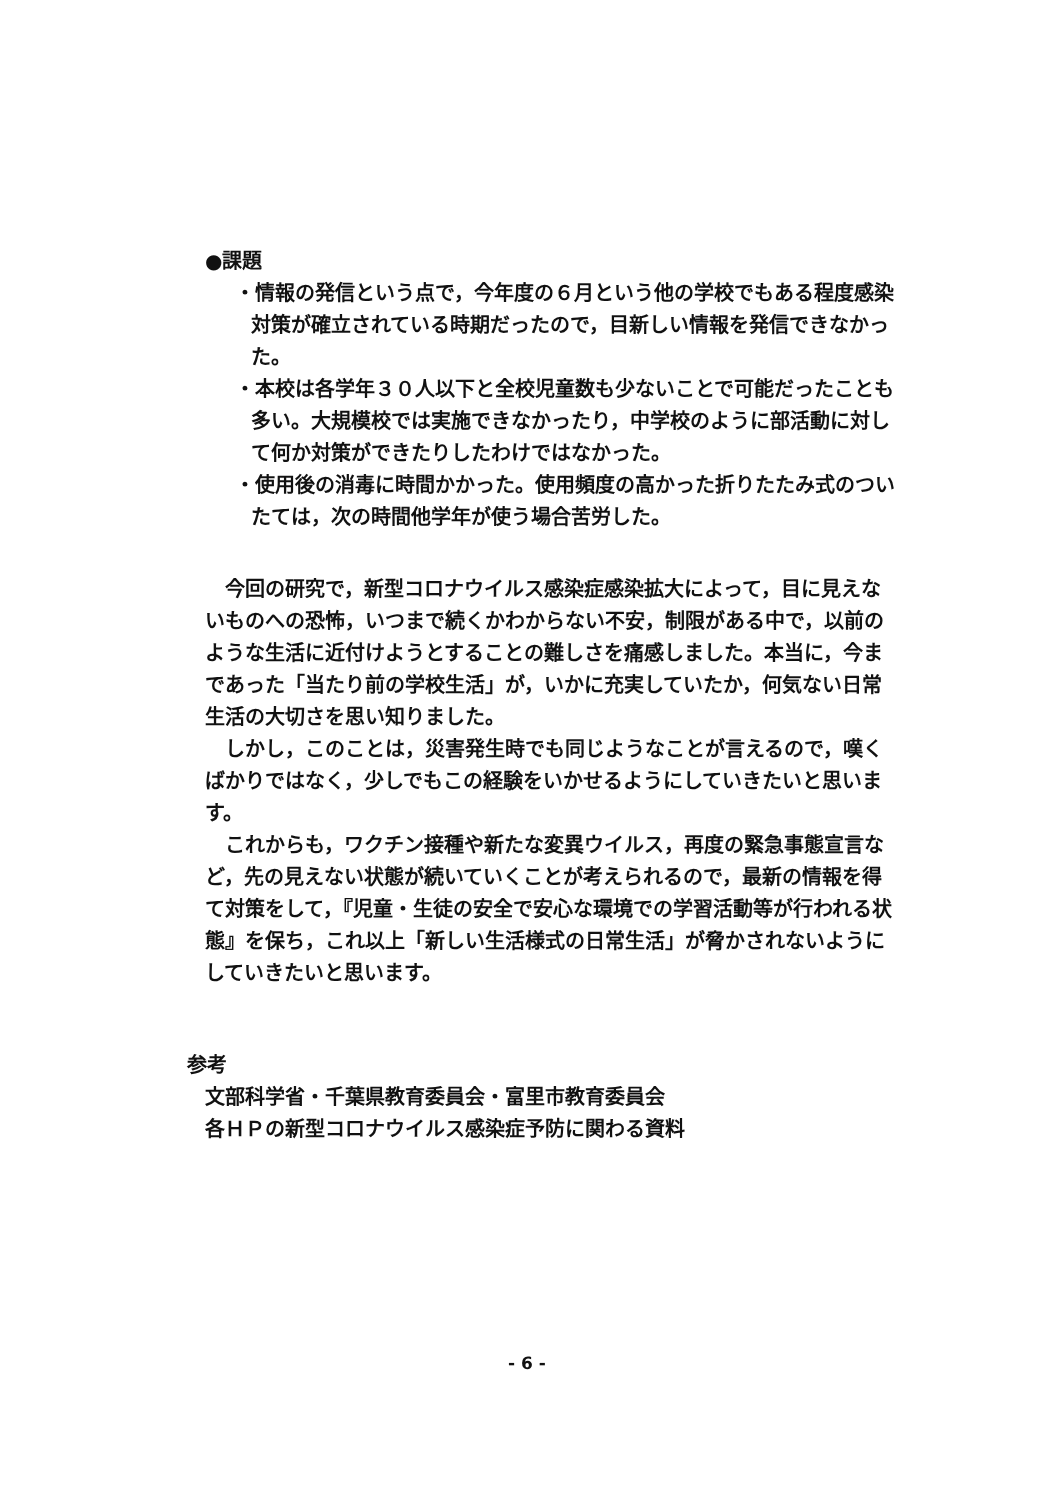●課題
・情報の発信という点で，今年度の６月という他の学校でもある程度感染対策が確立されている時期だったので，目新しい情報を発信できなかった。
・本校は各学年３０人以下と全校児童数も少ないことで可能だったことも多い。大規模校では実施できなかったり，中学校のように部活動に対して何か対策ができたりしたわけではなかった。
・使用後の消毒に時間かかった。使用頻度の高かった折りたたみ式のついたては，次の時間他学年が使う場合苦労した。
今回の研究で，新型コロナウイルス感染症感染拡大によって，目に見えないものへの恐怖，いつまで続くかわからない不安，制限がある中で，以前のような生活に近付けようとすることの難しさを痛感しました。本当に，今まであった「当たり前の学校生活」が，いかに充実していたか，何気ない日常生活の大切さを思い知りました。
しかし，このことは，災害発生時でも同じようなことが言えるので，嘆くばかりではなく，少しでもこの経験をいかせるようにしていきたいと思います。
これからも，ワクチン接種や新たな変異ウイルス，再度の緊急事態宣言など，先の見えない状態が続いていくことが考えられるので，最新の情報を得て対策をして，『児童・生徒の安全で安心な環境での学習活動等が行われる状態』を保ち，これ以上「新しい生活様式の日常生活」が脅かされないようにしていきたいと思います。
参考
文部科学省・千葉県教育委員会・富里市教育委員会
各ＨＰの新型コロナウイルス感染症予防に関わる資料
- 6 -